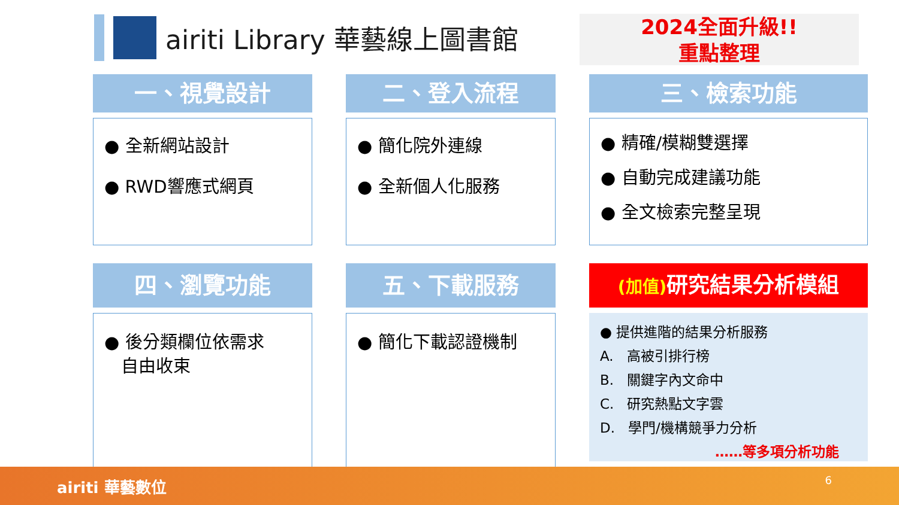airiti Library 華藝線上圖書館
2024全面升級!!
重點整理
一、視覺設計
● 全新網站設計
● RWD響應式網頁
二、登入流程
● 簡化院外連線
● 全新個人化服務
三、檢索功能
● 精確/模糊雙選擇
● 自動完成建議功能
● 全文檢索完整呈現
四、瀏覽功能
● 後分類欄位依需求
自由收束
五、下載服務
● 簡化下載認證機制
(加值) 研究結果分析模組
● 提供進階的結果分析服務
A. 高被引排行榜
B. 關鍵字內文命中
C. 研究熱點文字雲
D. 學門/機構競爭力分析
……等多項分析功能
airiti 華藝數位
6